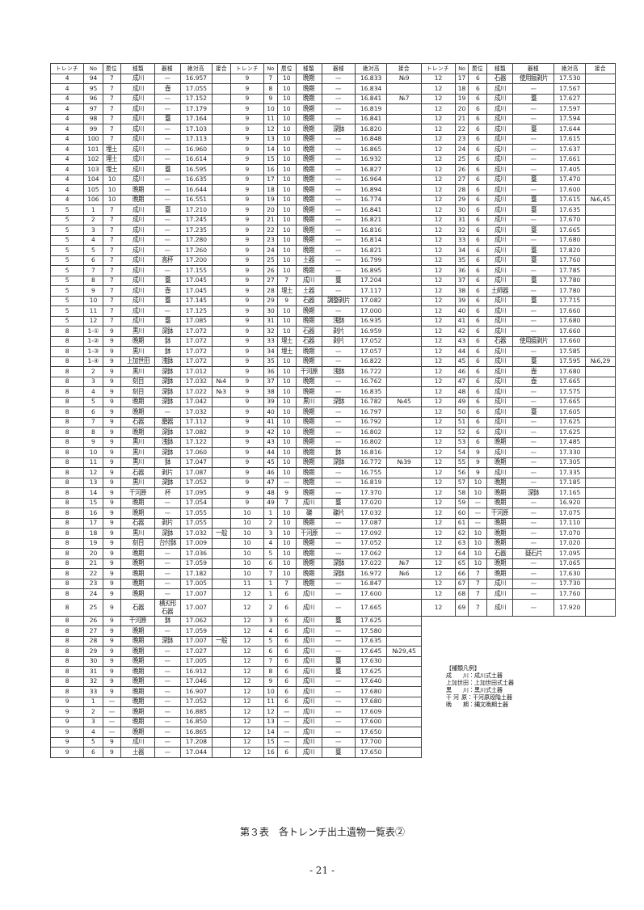| トレンチ | No | 層位 | 種類 | 器種 | 絶対高 | 接合 | トレンチ | No | 層位 | 種類 | 器種 | 絶対高 | 接合 | トレンチ | No | 層位 | 種類 | 器種 | 絶対高 | 接合 |
| --- | --- | --- | --- | --- | --- | --- | --- | --- | --- | --- | --- | --- | --- | --- | --- | --- | --- | --- | --- | --- |
| 4 | 94 | 7 | 成川 | — | 16.957 | | 9 | 7 | 10 | 晩期 | — | 16.833 | №9 | 12 | 17 | 6 | 石器 | 使用痕剥片 | 17.530 | |
| 4 | 95 | 7 | 成川 | 壺 | 17.055 | | 9 | 8 | 10 | 晩期 | — | 16.834 | | 12 | 18 | 6 | 成川 | — | 17.567 | |
| 4 | 96 | 7 | 成川 | — | 17.152 | | 9 | 9 | 10 | 晩期 | — | 16.841 | №7 | 12 | 19 | 6 | 成川 | 甕 | 17.627 | |
| 4 | 97 | 7 | 成川 | — | 17.179 | | 9 | 10 | 10 | 晩期 | — | 16.819 | | 12 | 20 | 6 | 成川 | — | 17.597 | |
| 4 | 98 | 7 | 成川 | 甕 | 17.164 | | 9 | 11 | 10 | 晩期 | — | 16.841 | | 12 | 21 | 6 | 成川 | — | 17.594 | |
| 4 | 99 | 7 | 成川 | — | 17.103 | | 9 | 12 | 10 | 晩期 | 深鉢 | 16.820 | | 12 | 22 | 6 | 成川 | 甕 | 17.644 | |
| 4 | 100 | 7 | 成川 | — | 17.113 | | 9 | 13 | 10 | 晩期 | — | 16.848 | | 12 | 23 | 6 | 成川 | — | 17.615 | |
| 4 | 101 | 埋土 | 成川 | — | 16.960 | | 9 | 14 | 10 | 晩期 | — | 16.865 | | 12 | 24 | 6 | 成川 | — | 17.637 | |
| 4 | 102 | 埋土 | 成川 | — | 16.614 | | 9 | 15 | 10 | 晩期 | — | 16.932 | | 12 | 25 | 6 | 成川 | — | 17.661 | |
| 4 | 103 | 埋土 | 成川 | 甕 | 16.595 | | 9 | 16 | 10 | 晩期 | — | 16.827 | | 12 | 26 | 6 | 成川 | — | 17.405 | |
| 4 | 104 | 10 | 成川 | — | 16.635 | | 9 | 17 | 10 | 晩期 | — | 16.964 | | 12 | 27 | 6 | 成川 | 甕 | 17.470 | |
| 4 | 105 | 10 | 晩期 | — | 16.644 | | 9 | 18 | 10 | 晩期 | — | 16.894 | | 12 | 28 | 6 | 成川 | — | 17.600 | |
| 4 | 106 | 10 | 晩期 | — | 16.551 | | 9 | 19 | 10 | 晩期 | — | 16.774 | | 12 | 29 | 6 | 成川 | 甕 | 17.615 | №6,45 |
| 5 | 1 | 7 | 成川 | 甕 | 17.210 | | 9 | 20 | 10 | 晩期 | — | 16.841 | | 12 | 30 | 6 | 成川 | 甕 | 17.635 | |
| 5 | 2 | 7 | 成川 | — | 17.245 | | 9 | 21 | 10 | 晩期 | — | 16.821 | | 12 | 31 | 6 | 成川 | — | 17.670 | |
| 5 | 3 | 7 | 成川 | — | 17.235 | | 9 | 22 | 10 | 晩期 | — | 16.816 | | 12 | 32 | 6 | 成川 | 甕 | 17.665 | |
| 5 | 4 | 7 | 成川 | — | 17.280 | | 9 | 23 | 10 | 晩期 | — | 16.814 | | 12 | 33 | 6 | 成川 | — | 17.680 | |
| 5 | 5 | 7 | 成川 | — | 17.260 | | 9 | 24 | 10 | 晩期 | — | 16.821 | | 12 | 34 | 6 | 成川 | 甕 | 17.820 | |
| 5 | 6 | 7 | 成川 | 高杯 | 17.200 | | 9 | 25 | 10 | 土器 | — | 16.799 | | 12 | 35 | 6 | 成川 | 甕 | 17.760 | |
| 5 | 7 | 7 | 成川 | — | 17.155 | | 9 | 26 | 10 | 晩期 | — | 16.895 | | 12 | 36 | 6 | 成川 | — | 17.785 | |
| 5 | 8 | 7 | 成川 | 甕 | 17.045 | | 9 | 27 | 7 | 成川 | 甕 | 17.204 | | 12 | 37 | 6 | 成川 | 甕 | 17.780 | |
| 5 | 9 | 7 | 成川 | 壺 | 17.045 | | 9 | 28 | 埋土 | 土器 | — | 17.117 | | 12 | 38 | 6 | 土師器 | — | 17.780 | |
| 5 | 10 | 7 | 成川 | 甕 | 17.145 | | 9 | 29 | 9 | 石器 | 調整剥片 | 17.082 | | 12 | 39 | 6 | 成川 | 甕 | 17.715 | |
| 5 | 11 | 7 | 成川 | — | 17.125 | | 9 | 30 | 10 | 晩期 | — | 17.000 | | 12 | 40 | 6 | 成川 | — | 17.660 | |
| 5 | 12 | 7 | 成川 | 甕 | 17.085 | | 9 | 31 | 10 | 晩期 | 浅鉢 | 16.935 | | 12 | 41 | 6 | 成川 | — | 17.680 | |
| 8 | 1-① | 9 | 黒川 | 深鉢 | 17.072 | | 9 | 32 | 10 | 石器 | 剥片 | 16.959 | | 12 | 42 | 6 | 成川 | — | 17.660 | |
| 8 | 1-② | 9 | 晩期 | 鉢 | 17.072 | | 9 | 33 | 埋土 | 石器 | 剥片 | 17.052 | | 12 | 43 | 6 | 石器 | 使用痕剥片 | 17.660 | |
| 8 | 1-③ | 9 | 黒川 | 鉢 | 17.072 | | 9 | 34 | 埋土 | 晩期 | — | 17.057 | | 12 | 44 | 6 | 成川 | — | 17.585 | |
| 8 | 1-④ | 9 | 上加世田 | 浅鉢 | 17.072 | | 9 | 35 | 10 | 晩期 | — | 16.822 | | 12 | 45 | 6 | 成川 | 甕 | 17.595 | №6,29 |
| 8 | 2 | 9 | 黒川 | 深鉢 | 17.012 | | 9 | 36 | 10 | 干河原 | 浅鉢 | 16.722 | | 12 | 46 | 6 | 成川 | 壺 | 17.680 | |
| 8 | 3 | 9 | 刻目 | 深鉢 | 17.032 | №4 | 9 | 37 | 10 | 晩期 | — | 16.762 | | 12 | 47 | 6 | 成川 | 壺 | 17.665 | |
| 8 | 4 | 9 | 刻目 | 深鉢 | 17.022 | №3 | 9 | 38 | 10 | 晩期 | — | 16.835 | | 12 | 48 | 6 | 成川 | — | 17.575 | |
| 8 | 5 | 9 | 晩期 | 深鉢 | 17.042 | | 9 | 39 | 10 | 黒川 | 深鉢 | 16.782 | №45 | 12 | 49 | 6 | 成川 | — | 17.665 | |
| 8 | 6 | 9 | 晩期 | — | 17.032 | | 9 | 40 | 10 | 晩期 | — | 16.797 | | 12 | 50 | 6 | 成川 | 甕 | 17.605 | |
| 8 | 7 | 9 | 石器 | 磨器 | 17.112 | | 9 | 41 | 10 | 晩期 | — | 16.792 | | 12 | 51 | 6 | 成川 | — | 17.625 | |
| 8 | 8 | 9 | 晩期 | 深鉢 | 17.082 | | 9 | 42 | 10 | 晩期 | — | 16.802 | | 12 | 52 | 6 | 成川 | — | 17.625 | |
| 8 | 9 | 9 | 黒川 | 浅鉢 | 17.122 | | 9 | 43 | 10 | 晩期 | — | 16.802 | | 12 | 53 | 6 | 晩期 | — | 17.485 | |
| 8 | 10 | 9 | 黒川 | 深鉢 | 17.060 | | 9 | 44 | 10 | 晩期 | 鉢 | 16.816 | | 12 | 54 | 9 | 成川 | — | 17.330 | |
| 8 | 11 | 9 | 黒川 | 鉢 | 17.047 | | 9 | 45 | 10 | 晩期 | 深鉢 | 16.772 | №39 | 12 | 55 | 9 | 晩期 | — | 17.305 | |
| 8 | 12 | 9 | 石器 | 剥片 | 17.087 | | 9 | 46 | 10 | 晩期 | — | 16.755 | | 12 | 56 | 9 | 成川 | — | 17.335 | |
| 8 | 13 | 9 | 黒川 | 深鉢 | 17.052 | | 9 | 47 | — | 晩期 | — | 16.819 | | 12 | 57 | 10 | 晩期 | — | 17.185 | |
| 8 | 14 | 9 | 干河原 | 杯 | 17.095 | | 9 | 48 | 9 | 晩期 | — | 17.370 | | 12 | 58 | 10 | 晩期 | 深鉢 | 17.165 | |
| 8 | 15 | 9 | 晩期 | — | 17.054 | | 9 | 49 | 7 | 成川 | 甕 | 17.020 | | 12 | 59 | — | 晩期 | — | 16.920 | |
| 8 | 16 | 9 | 晩期 | — | 17.055 | | 10 | 1 | 10 | 礫 | 礫片 | 17.032 | | 12 | 60 | — | 干河原 | — | 17.075 | |
| 8 | 17 | 9 | 石器 | 剥片 | 17.055 | | 10 | 2 | 10 | 晩期 | — | 17.087 | | 12 | 61 | — | 晩期 | — | 17.110 | |
| 8 | 18 | 9 | 黒川 | 深鉢 | 17.032 | 一般 | 10 | 3 | 10 | 干河原 | — | 17.092 | | 12 | 62 | 10 | 晩期 | — | 17.070 | |
| 8 | 19 | 9 | 刻目 | 台付鉢 | 17.009 | | 10 | 4 | 10 | 晩期 | — | 17.052 | | 12 | 63 | 10 | 晩期 | — | 17.020 | |
| 8 | 20 | 9 | 晩期 | — | 17.036 | | 10 | 5 | 10 | 晩期 | — | 17.062 | | 12 | 64 | 10 | 石器 | 疑石片 | 17.095 | |
| 8 | 21 | 9 | 晩期 | — | 17.059 | | 10 | 6 | 10 | 晩期 | 深鉢 | 17.022 | №7 | 12 | 65 | 10 | 晩期 | — | 17.065 | |
| 8 | 22 | 9 | 晩期 | — | 17.182 | | 10 | 7 | 10 | 晩期 | 深鉢 | 16.972 | №6 | 12 | 66 | 7 | 晩期 | — | 17.630 | |
| 8 | 23 | 9 | 晩期 | — | 17.005 | | 11 | 1 | 7 | 晩期 | — | 16.847 | | 12 | 67 | 7 | 成川 | — | 17.730 | |
| 8 | 24 | 9 | 晩期 | — | 17.007 | | 12 | 1 | 6 | 成川 | — | 17.600 | | 12 | 68 | 7 | 成川 | — | 17.760 | |
| 8 | 25 | 9 | 石器 | 横刃形 石器 | 17.007 | | 12 | 2 | 6 | 成川 | — | 17.665 | | 12 | 69 | 7 | 成川 | — | 17.920 | |
| 8 | 26 | 9 | 干河原 | 鉢 | 17.062 | | 12 | 3 | 6 | 成川 | 甕 | 17.625 | | 【種類凡例】 成 川：成川式土器 上加世田：上加世田式土器 黒 川：黒川式土器 干 河 原：干河原段階土器 晩 期：縄文晩期土器 | | | | | | |
| 8 | 27 | 9 | 晩期 | — | 17.059 | | 12 | 4 | 6 | 成川 | — | 17.580 | | | | | | | | |
| 8 | 28 | 9 | 晩期 | 深鉢 | 17.007 | 一般 | 12 | 5 | 6 | 成川 | — | 17.635 | | | | | | | | |
| 8 | 29 | 9 | 晩期 | — | 17.027 | | 12 | 6 | 6 | 成川 | — | 17.645 | №29,45 | | | | | | | |
| 8 | 30 | 9 | 晩期 | — | 17.005 | | 12 | 7 | 6 | 成川 | 甕 | 17.630 | | | | | | | | |
| 8 | 31 | 9 | 晩期 | — | 16.912 | | 12 | 8 | 6 | 成川 | 甕 | 17.625 | | | | | | | | |
| 8 | 32 | 9 | 晩期 | — | 17.046 | | 12 | 9 | 6 | 成川 | — | 17.640 | | | | | | | | |
| 8 | 33 | 9 | 晩期 | — | 16.907 | | 12 | 10 | 6 | 成川 | — | 17.680 | | | | | | | | |
| 9 | 1 | — | 晩期 | — | 17.052 | | 12 | 11 | 6 | 成川 | — | 17.680 | | | | | | | | |
| 9 | 2 | — | 晩期 | — | 16.885 | | 12 | 12 | — | 成川 | — | 17.609 | | | | | | | | |
| 9 | 3 | — | 晩期 | — | 16.850 | | 12 | 13 | — | 成川 | — | 17.600 | | | | | | | | |
| 9 | 4 | — | 晩期 | — | 16.865 | | 12 | 14 | — | 成川 | — | 17.650 | | | | | | | | |
| 9 | 5 | 9 | 成川 | — | 17.208 | | 12 | 15 | — | 成川 | — | 17.700 | | | | | | | | |
| 9 | 6 | 9 | 土器 | — | 17.044 | | 12 | 16 | 6 | 成川 | 甕 | 17.650 | | | | | | | | |
第３表　各トレンチ出土遺物一覧表②
- 21 -